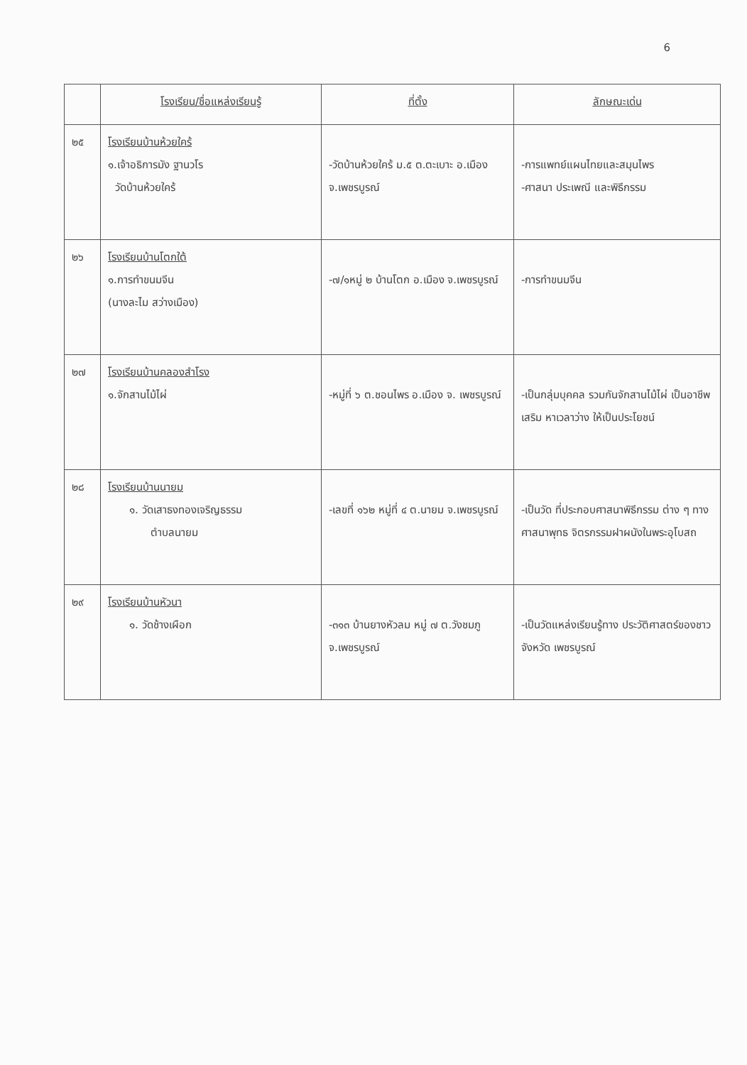6
| | โรงเรียน/ชื่อแหล่งเรียนรู้ | ที่ตั้ง | ลักษณะเด่น |
| --- | --- | --- | --- |
| ๒๕ | โรงเรียนบ้านห้วยใคร้ ๑.เจ้าอธิการมัง ฐานวโร วัดบ้านห้วยใคร้ | -วัดบ้านห้วยใคร้ ม.๕ ต.ตะเบาะ อ.เมือง จ.เพชรบูรณ์ | -การแพทย์แผนไทยและสมุนไพร -ศาสนา ประเพณี และพิธีกรรม |
| ๒๖ | โรงเรียนบ้านโตกใต้ ๑.การทำขนมจีน (นางละไม สว่างเมือง) | -๗/๑หมู่ ๒ บ้านโตก อ.เมือง จ.เพชรบูรณ์ | -การทำขนมจีน |
| ๒๗ | โรงเรียนบ้านคลองสำโรง ๑.จักสานไม้ไผ่ | -หมู่ที่ ๖ ต.ชอนไพร อ.เมือง จ. เพชรบูรณ์ | -เป็นกลุ่มบุคคล รวมกันจักสานไม้ไผ่ เป็นอาชีพเสริม หาเวลาว่าง ให้เป็นประโยชน์ |
| ๒๘ | โรงเรียนบ้านนายม ๑. วัดเสาธงทองเจริญธรรม ตำบลนายม | -เลขที่ ๑๖๒ หมู่ที่ ๔ ต.นายม จ.เพชรบูรณ์ | -เป็นวัด ที่ประกอบศาสนาพิธีกรรม ต่าง ๆ ทางศาสนาพุทธ จิตรกรรมฝาผนังในพระอุโบสถ |
| ๒๙ | โรงเรียนบ้านหัวนา ๑. วัดช้างเผือก | -๓๑๓ บ้านยางหัวลม หมู่ ๗ ต.วังชมภู จ.เพชรบูรณ์ | -เป็นวัดแหล่งเรียนรู้ทาง ประวัติศาสตร์ของชาวจังหวัด เพชรบูรณ์ |